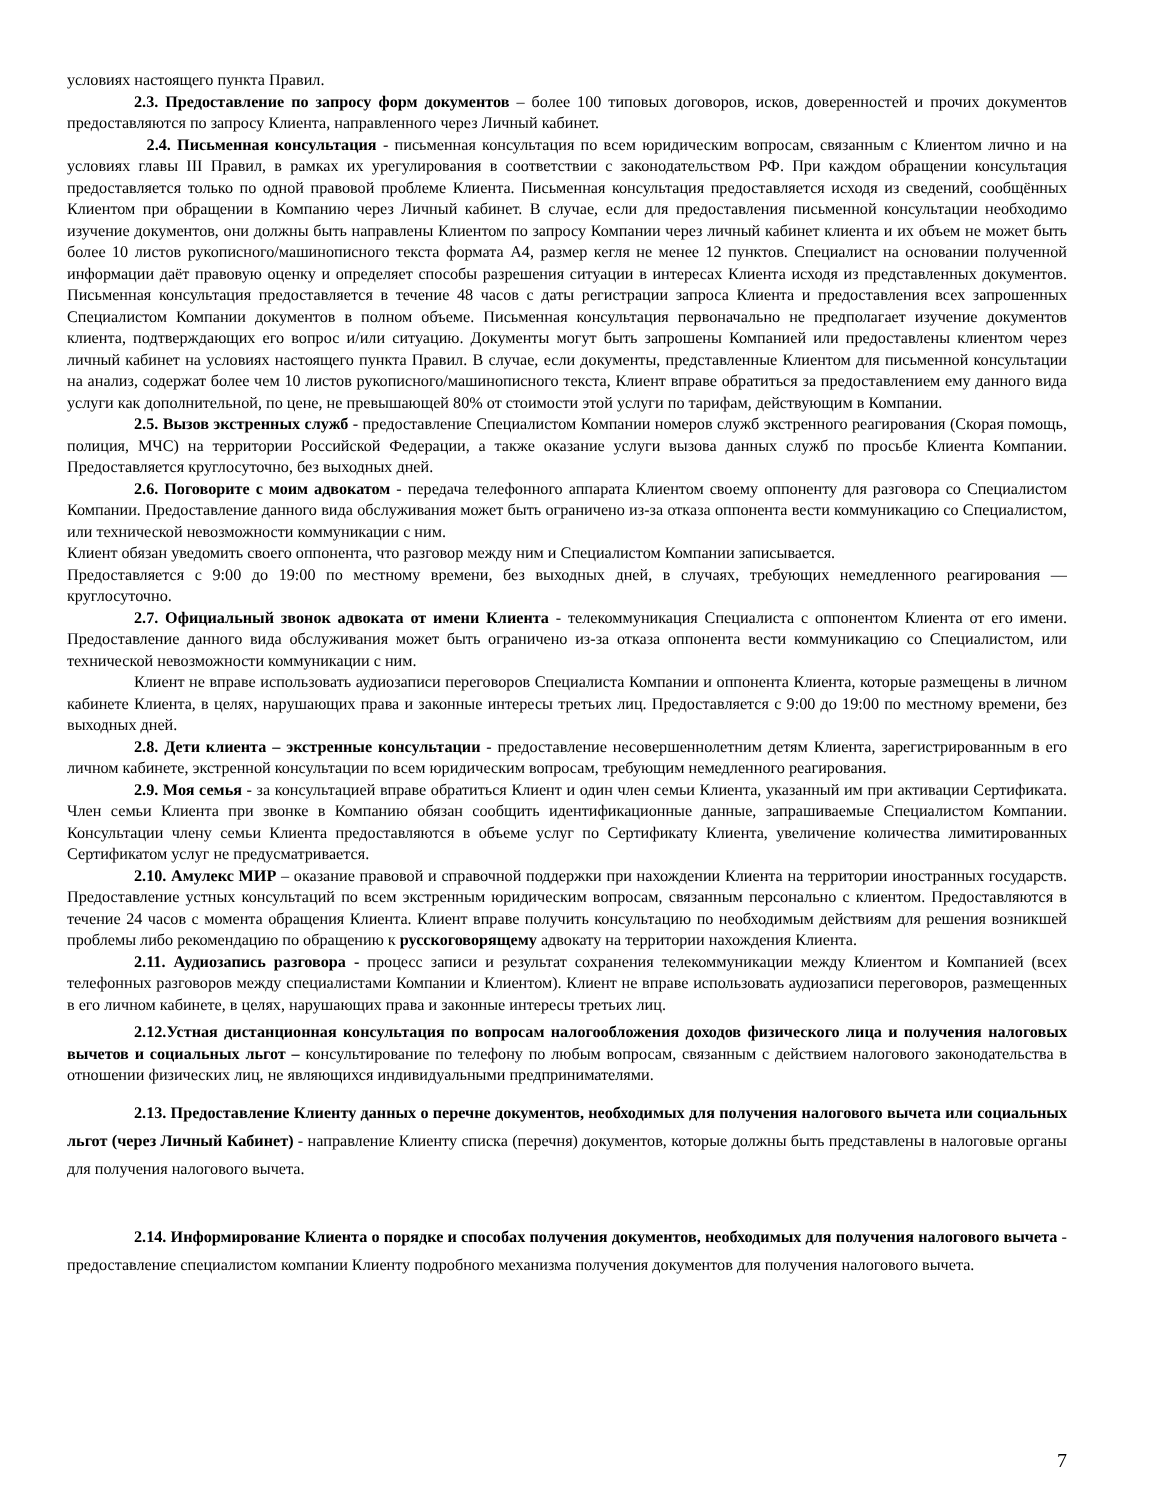условиях настоящего пункта Правил.
2.3. Предоставление по запросу форм документов – более 100 типовых договоров, исков, доверенностей и прочих документов предоставляются по запросу Клиента, направленного через Личный кабинет.
2.4. Письменная консультация - письменная консультация по всем юридическим вопросам, связанным с Клиентом лично и на условиях главы III Правил, в рамках их урегулирования в соответствии с законодательством РФ. При каждом обращении консультация предоставляется только по одной правовой проблеме Клиента. Письменная консультация предоставляется исходя из сведений, сообщённых Клиентом при обращении в Компанию через Личный кабинет. В случае, если для предоставления письменной консультации необходимо изучение документов, они должны быть направлены Клиентом по запросу Компании через личный кабинет клиента и их объем не может быть более 10 листов рукописного/машинописного текста формата А4, размер кегля не менее 12 пунктов. Специалист на основании полученной информации даёт правовую оценку и определяет способы разрешения ситуации в интересах Клиента исходя из представленных документов. Письменная консультация предоставляется в течение 48 часов с даты регистрации запроса Клиента и предоставления всех запрошенных Специалистом Компании документов в полном объеме. Письменная консультация первоначально не предполагает изучение документов клиента, подтверждающих его вопрос и/или ситуацию. Документы могут быть запрошены Компанией или предоставлены клиентом через личный кабинет на условиях настоящего пункта Правил. В случае, если документы, представленные Клиентом для письменной консультации на анализ, содержат более чем 10 листов рукописного/машинописного текста, Клиент вправе обратиться за предоставлением ему данного вида услуги как дополнительной, по цене, не превышающей 80% от стоимости этой услуги по тарифам, действующим в Компании.
2.5. Вызов экстренных служб - предоставление Специалистом Компании номеров служб экстренного реагирования (Скорая помощь, полиция, МЧС) на территории Российской Федерации, а также оказание услуги вызова данных служб по просьбе Клиента Компании. Предоставляется круглосуточно, без выходных дней.
2.6. Поговорите с моим адвокатом - передача телефонного аппарата Клиентом своему оппоненту для разговора со Специалистом Компании. Предоставление данного вида обслуживания может быть ограничено из-за отказа оппонента вести коммуникацию со Специалистом, или технической невозможности коммуникации с ним.
Клиент обязан уведомить своего оппонента, что разговор между ним и Специалистом Компании записывается.
Предоставляется с 9:00 до 19:00 по местному времени, без выходных дней, в случаях, требующих немедленного реагирования — круглосуточно.
2.7. Официальный звонок адвоката от имени Клиента - телекоммуникация Специалиста с оппонентом Клиента от его имени. Предоставление данного вида обслуживания может быть ограничено из-за отказа оппонента вести коммуникацию со Специалистом, или технической невозможности коммуникации с ним.
Клиент не вправе использовать аудиозаписи переговоров Специалиста Компании и оппонента Клиента, которые размещены в личном кабинете Клиента, в целях, нарушающих права и законные интересы третьих лиц. Предоставляется с 9:00 до 19:00 по местному времени, без выходных дней.
2.8. Дети клиента – экстренные консультации - предоставление несовершеннолетним детям Клиента, зарегистрированным в его личном кабинете, экстренной консультации по всем юридическим вопросам, требующим немедленного реагирования.
2.9. Моя семья - за консультацией вправе обратиться Клиент и один член семьи Клиента, указанный им при активации Сертификата. Член семьи Клиента при звонке в Компанию обязан сообщить идентификационные данные, запрашиваемые Специалистом Компании. Консультации члену семьи Клиента предоставляются в объеме услуг по Сертификату Клиента, увеличение количества лимитированных Сертификатом услуг не предусматривается.
2.10. Амулекс МИР – оказание правовой и справочной поддержки при нахождении Клиента на территории иностранных государств. Предоставление устных консультаций по всем экстренным юридическим вопросам, связанным персонально с клиентом. Предоставляются в течение 24 часов с момента обращения Клиента. Клиент вправе получить консультацию по необходимым действиям для решения возникшей проблемы либо рекомендацию по обращению к русскоговорящему адвокату на территории нахождения Клиента.
2.11. Аудиозапись разговора - процесс записи и результат сохранения телекоммуникации между Клиентом и Компанией (всех телефонных разговоров между специалистами Компании и Клиентом). Клиент не вправе использовать аудиозаписи переговоров, размещенных в его личном кабинете, в целях, нарушающих права и законные интересы третьих лиц.
2.12.Устная дистанционная консультация по вопросам налогообложения доходов физического лица и получения налоговых вычетов и социальных льгот – консультирование по телефону по любым вопросам, связанным с действием налогового законодательства в отношении физических лиц, не являющихся индивидуальными предпринимателями.
2.13. Предоставление Клиенту данных о перечне документов, необходимых для получения налогового вычета или социальных льгот (через Личный Кабинет) - направление Клиенту списка (перечня) документов, которые должны быть представлены в налоговые органы для получения налогового вычета.
2.14. Информирование Клиента о порядке и способах получения документов, необходимых для получения налогового вычета - предоставление специалистом компании Клиенту подробного механизма получения документов для получения налогового вычета.
7